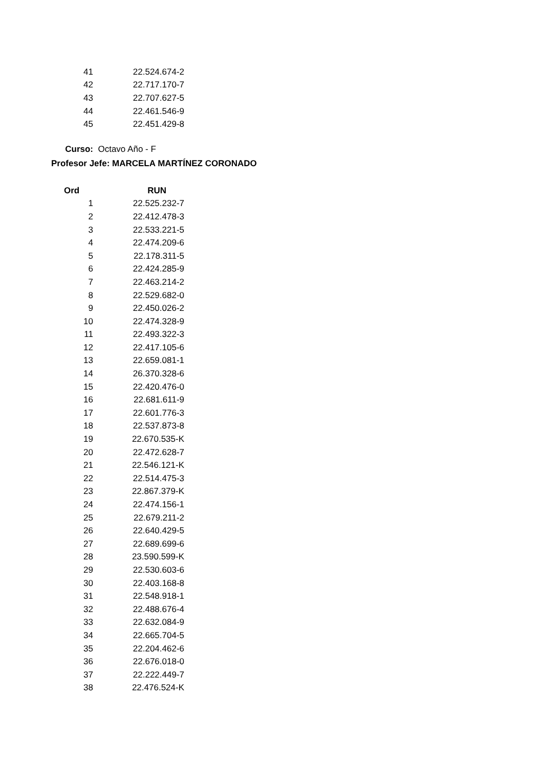| 41 | 22.524.674-2 |
| 42 | 22.717.170-7 |
| 43 | 22.707.627-5 |
| 44 | 22.461.546-9 |
| 45 | 22.451.429-8 |
Curso: Octavo Año - F
Profesor Jefe: MARCELA MARTÍNEZ CORONADO
| Ord | RUN |
| --- | --- |
| 1 | 22.525.232-7 |
| 2 | 22.412.478-3 |
| 3 | 22.533.221-5 |
| 4 | 22.474.209-6 |
| 5 | 22.178.311-5 |
| 6 | 22.424.285-9 |
| 7 | 22.463.214-2 |
| 8 | 22.529.682-0 |
| 9 | 22.450.026-2 |
| 10 | 22.474.328-9 |
| 11 | 22.493.322-3 |
| 12 | 22.417.105-6 |
| 13 | 22.659.081-1 |
| 14 | 26.370.328-6 |
| 15 | 22.420.476-0 |
| 16 | 22.681.611-9 |
| 17 | 22.601.776-3 |
| 18 | 22.537.873-8 |
| 19 | 22.670.535-K |
| 20 | 22.472.628-7 |
| 21 | 22.546.121-K |
| 22 | 22.514.475-3 |
| 23 | 22.867.379-K |
| 24 | 22.474.156-1 |
| 25 | 22.679.211-2 |
| 26 | 22.640.429-5 |
| 27 | 22.689.699-6 |
| 28 | 23.590.599-K |
| 29 | 22.530.603-6 |
| 30 | 22.403.168-8 |
| 31 | 22.548.918-1 |
| 32 | 22.488.676-4 |
| 33 | 22.632.084-9 |
| 34 | 22.665.704-5 |
| 35 | 22.204.462-6 |
| 36 | 22.676.018-0 |
| 37 | 22.222.449-7 |
| 38 | 22.476.524-K |